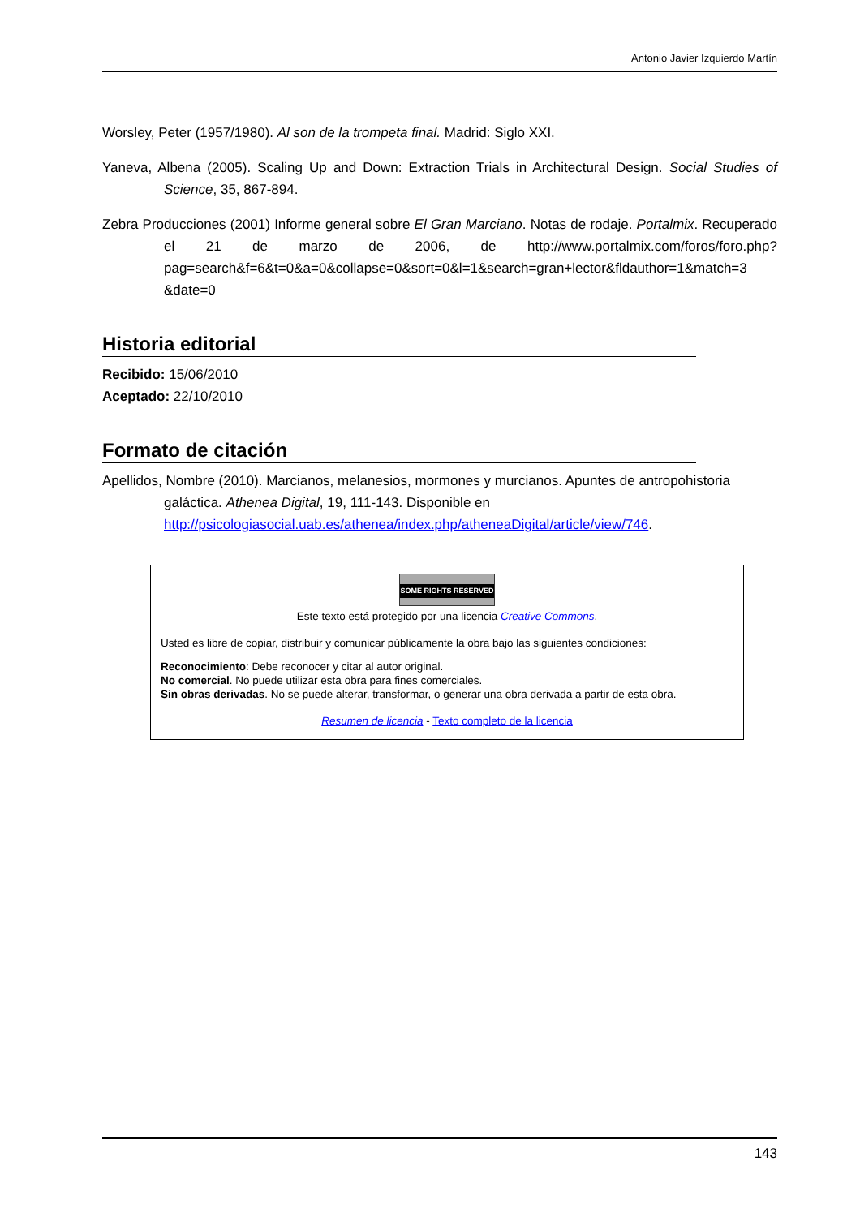Antonio Javier Izquierdo Martín
Worsley, Peter (1957/1980). Al son de la trompeta final. Madrid: Siglo XXI.
Yaneva, Albena (2005). Scaling Up and Down: Extraction Trials in Architectural Design. Social Studies of Science, 35, 867-894.
Zebra Producciones (2001) Informe general sobre El Gran Marciano. Notas de rodaje. Portalmix. Recuperado el 21 de marzo de 2006, de http://www.portalmix.com/foros/foro.php? pag=search&f=6&t=0&a=0&collapse=0&sort=0&l=1&search=gran+lector&fldauthor=1&match=3 &date=0
Historia editorial
Recibido: 15/06/2010
Aceptado: 22/10/2010
Formato de citación
Apellidos, Nombre (2010). Marcianos, melanesios, mormones y murcianos. Apuntes de antropohistoria galáctica. Athenea Digital, 19, 111-143. Disponible en http://psicologiasocial.uab.es/athenea/index.php/atheneaDigital/article/view/746.
SOME RIGHTS RESERVED
Este texto está protegido por una licencia Creative Commons.
Usted es libre de copiar, distribuir y comunicar públicamente la obra bajo las siguientes condiciones:
Reconocimiento: Debe reconocer y citar al autor original.
No comercial. No puede utilizar esta obra para fines comerciales.
Sin obras derivadas. No se puede alterar, transformar, o generar una obra derivada a partir de esta obra.
Resumen de licencia - Texto completo de la licencia
143